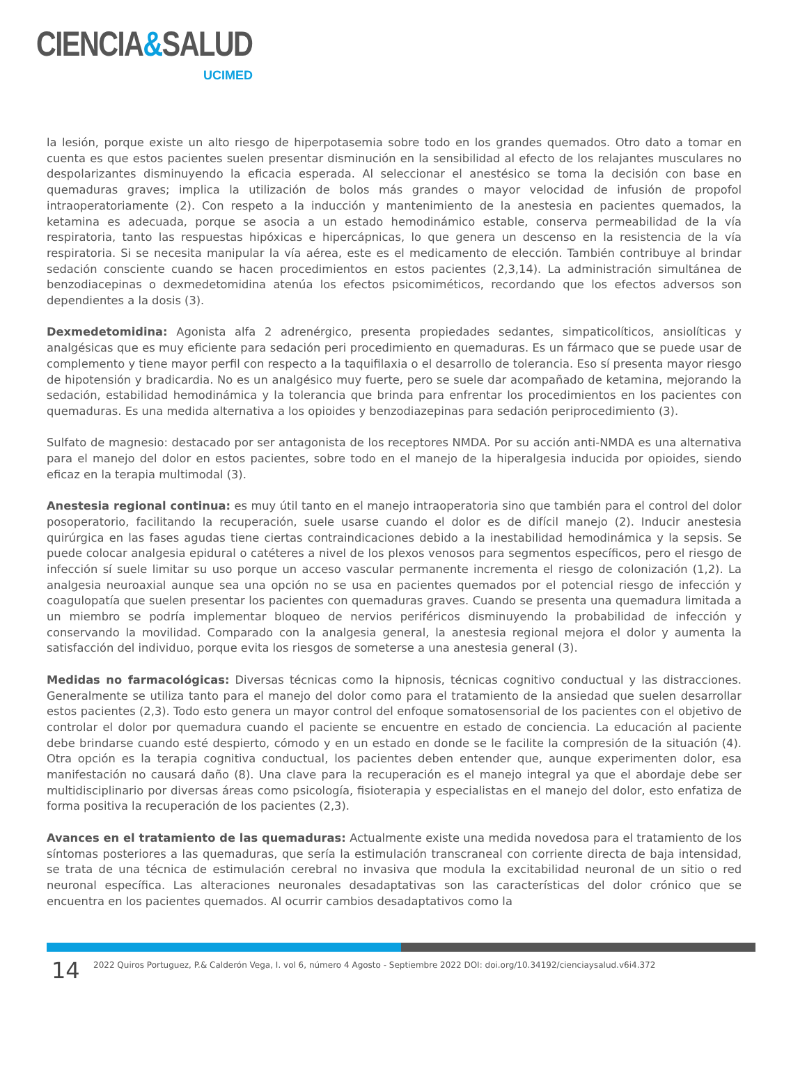CIENCIA&SALUD
UCIMED
la lesión, porque existe un alto riesgo de hiperpotasemia sobre todo en los grandes quemados. Otro dato a tomar en cuenta es que estos pacientes suelen presentar disminución en la sensibilidad al efecto de los relajantes musculares no despolarizantes disminuyendo la eficacia esperada. Al seleccionar el anestésico se toma la decisión con base en quemaduras graves; implica la utilización de bolos más grandes o mayor velocidad de infusión de propofol intraoperatoriamente (2). Con respeto a la inducción y mantenimiento de la anestesia en pacientes quemados, la ketamina es adecuada, porque se asocia a un estado hemodinámico estable, conserva permeabilidad de la vía respiratoria, tanto las respuestas hipóxicas e hipercápnicas, lo que genera un descenso en la resistencia de la vía respiratoria. Si se necesita manipular la vía aérea, este es el medicamento de elección. También contribuye al brindar sedación consciente cuando se hacen procedimientos en estos pacientes (2,3,14). La administración simultánea de benzodiacepinas o dexmedetomidina atenúa los efectos psicomiméticos, recordando que los efectos adversos son dependientes a la dosis (3).
Dexmedetomidina: Agonista alfa 2 adrenérgico, presenta propiedades sedantes, simpaticolíticos, ansiolíticas y analgésicas que es muy eficiente para sedación peri procedimiento en quemaduras. Es un fármaco que se puede usar de complemento y tiene mayor perfil con respecto a la taquifilaxia o el desarrollo de tolerancia. Eso sí presenta mayor riesgo de hipotensión y bradicardia. No es un analgésico muy fuerte, pero se suele dar acompañado de ketamina, mejorando la sedación, estabilidad hemodinámica y la tolerancia que brinda para enfrentar los procedimientos en los pacientes con quemaduras. Es una medida alternativa a los opioides y benzodiazepinas para sedación periprocedimiento (3).
Sulfato de magnesio: destacado por ser antagonista de los receptores NMDA. Por su acción anti-NMDA es una alternativa para el manejo del dolor en estos pacientes, sobre todo en el manejo de la hiperalgesia inducida por opioides, siendo eficaz en la terapia multimodal (3).
Anestesia regional continua: es muy útil tanto en el manejo intraoperatoria sino que también para el control del dolor posoperatorio, facilitando la recuperación, suele usarse cuando el dolor es de difícil manejo (2). Inducir anestesia quirúrgica en las fases agudas tiene ciertas contraindicaciones debido a la inestabilidad hemodinámica y la sepsis. Se puede colocar analgesia epidural o catéteres a nivel de los plexos venosos para segmentos específicos, pero el riesgo de infección sí suele limitar su uso porque un acceso vascular permanente incrementa el riesgo de colonización (1,2). La analgesia neuroaxial aunque sea una opción no se usa en pacientes quemados por el potencial riesgo de infección y coagulopatía que suelen presentar los pacientes con quemaduras graves. Cuando se presenta una quemadura limitada a un miembro se podría implementar bloqueo de nervios periféricos disminuyendo la probabilidad de infección y conservando la movilidad. Comparado con la analgesia general, la anestesia regional mejora el dolor y aumenta la satisfacción del individuo, porque evita los riesgos de someterse a una anestesia general (3).
Medidas no farmacológicas: Diversas técnicas como la hipnosis, técnicas cognitivo conductual y las distracciones. Generalmente se utiliza tanto para el manejo del dolor como para el tratamiento de la ansiedad que suelen desarrollar estos pacientes (2,3). Todo esto genera un mayor control del enfoque somatosensorial de los pacientes con el objetivo de controlar el dolor por quemadura cuando el paciente se encuentre en estado de conciencia. La educación al paciente debe brindarse cuando esté despierto, cómodo y en un estado en donde se le facilite la compresión de la situación (4). Otra opción es la terapia cognitiva conductual, los pacientes deben entender que, aunque experimenten dolor, esa manifestación no causará daño (8). Una clave para la recuperación es el manejo integral ya que el abordaje debe ser multidisciplinario por diversas áreas como psicología, fisioterapia y especialistas en el manejo del dolor, esto enfatiza de forma positiva la recuperación de los pacientes (2,3).
Avances en el tratamiento de las quemaduras: Actualmente existe una medida novedosa para el tratamiento de los síntomas posteriores a las quemaduras, que sería la estimulación transcraneal con corriente directa de baja intensidad, se trata de una técnica de estimulación cerebral no invasiva que modula la excitabilidad neuronal de un sitio o red neuronal específica. Las alteraciones neuronales desadaptativas son las características del dolor crónico que se encuentra en los pacientes quemados. Al ocurrir cambios desadaptativos como la
14
2022 Quiros Portuguez, P.& Calderón Vega, I. vol 6, número 4 Agosto - Septiembre 2022 DOI: doi.org/10.34192/cienciaysalud.v6i4.372